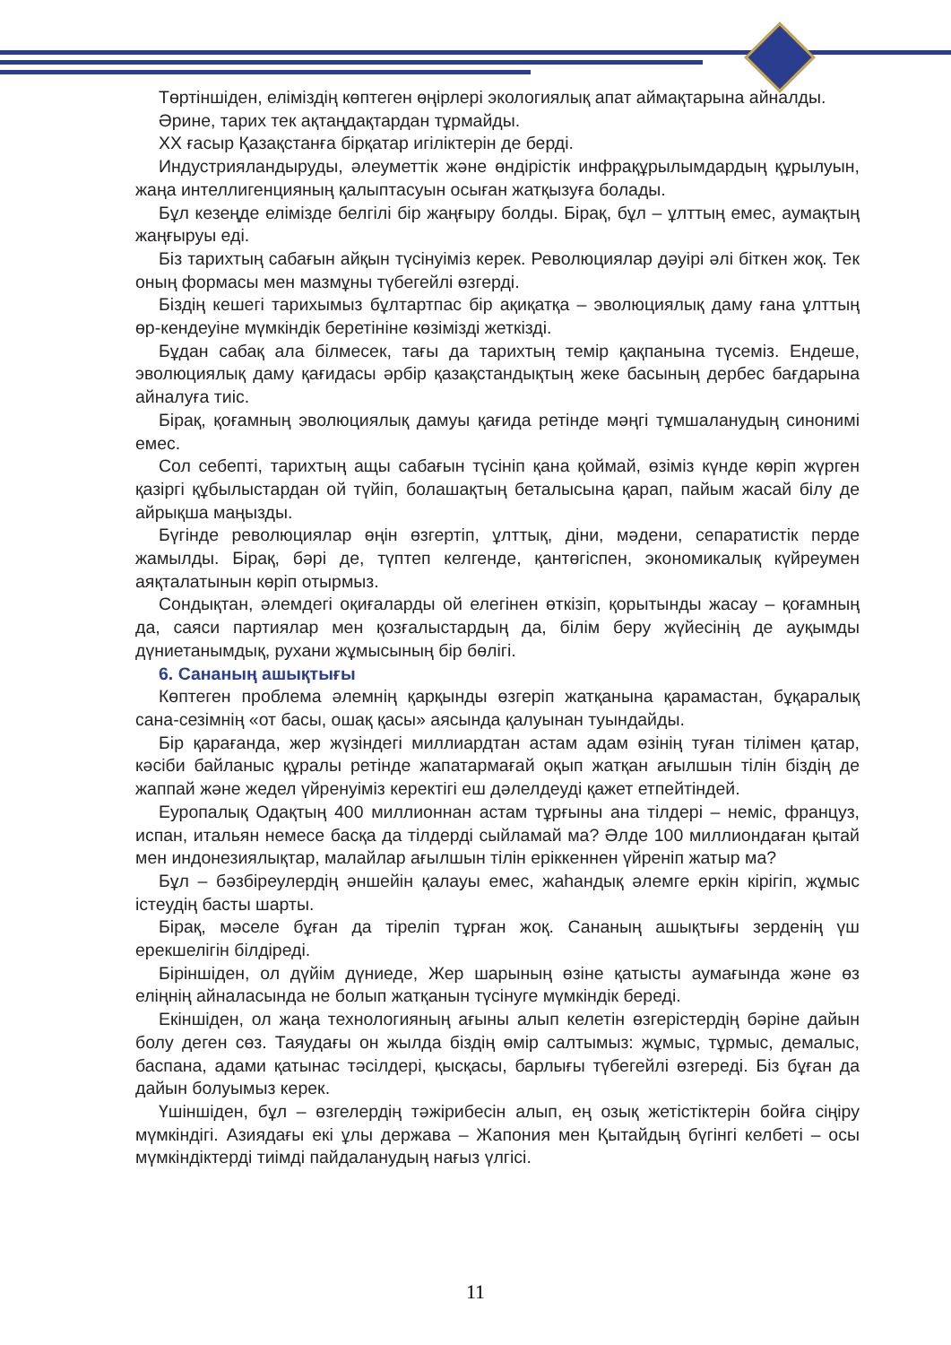Төртіншіден, еліміздің көптеген өңірлері экологиялық апат аймақтарына айналды.
Әрине, тарих тек ақтаңдақтардан тұрмайды.
XX ғасыр Қазақстанға бірқатар игіліктерін де берді.
Индустрияландыруды, әлеуметтік және өндірістік инфрақұрылымдардың құрылуын, жаңа интеллигенцияның қалыптасуын осыған жатқызуға болады.
Бұл кезеңде елімізде белгілі бір жаңғыру болды. Бірақ, бұл – ұлттың емес, аумақтың жаңғыруы еді.
Біз тарихтың сабағын айқын түсінуіміз керек. Революциялар дәуірі әлі біткен жоқ. Тек оның формасы мен мазмұны түбегейлі өзгерді.
Біздің кешегі тарихымыз бұлтартпас бір ақиқатқа – эволюциялық даму ғана ұлттың өр-кендеуіне мүмкіндік беретініне көзімізді жеткізді.
Бұдан сабақ ала білмесек, тағы да тарихтың темір қақпанына түсеміз. Ендеше, эволюциялық даму қағидасы әрбір қазақстандықтың жеке басының дербес бағдарына айналуға тиіс.
Бірақ, қоғамның эволюциялық дамуы қағида ретінде мәңгі тұмшаланудың синонимі емес.
Сол себепті, тарихтың ащы сабағын түсініп қана қоймай, өзіміз күнде көріп жүрген қазіргі құбылыстардан ой түйіп, болашақтың беталысына қарап, пайым жасай білу де айрықша маңызды.
Бүгінде революциялар өңін өзгертіп, ұлттық, діни, мәдени, сепаратистік перде жамылды. Бірақ, бәрі де, түптеп келгенде, қантөгіспен, экономикалық күйреумен аяқталатынын көріп отырмыз.
Сондықтан, әлемдегі оқиғаларды ой елегінен өткізіп, қорытынды жасау – қоғамның да, саяси партиялар мен қозғалыстардың да, білім беру жүйесінің де ауқымды дүниетанымдық, рухани жұмысының бір бөлігі.
6. Сананың ашықтығы
Көптеген проблема әлемнің қарқынды өзгеріп жатқанына қарамастан, бұқаралық сана-сезімнің «от басы, ошақ қасы» аясында қалуынан туындайды.
Бір қарағанда, жер жүзіндегі миллиардтан астам адам өзінің туған тілімен қатар, кәсіби байланыс құралы ретінде жапатармағай оқып жатқан ағылшын тілін біздің де жаппай және жедел үйренуіміз керектігі еш дәлелдеуді қажет етпейтіндей.
Еуропалық Одақтың 400 миллионнан астам тұрғыны ана тілдері – неміс, француз, испан, итальян немесе басқа да тілдерді сыйламай ма? Әлде 100 миллиондаған қытай мен индонезиялықтар, малайлар ағылшын тілін еріккеннен үйреніп жатыр ма?
Бұл – бәзбіреулердің әншейін қалауы емес, жаһандық әлемге еркін кірігіп, жұмыс істеудің басты шарты.
Бірақ, мәселе бұған да тіреліп тұрған жоқ. Сананың ашықтығы зерденің үш ерекшелігін білдіреді.
Біріншіден, ол дүйім дүниеде, Жер шарының өзіне қатысты аумағында және өз еліңнің айналасында не болып жатқанын түсінуге мүмкіндік береді.
Екіншіден, ол жаңа технологияның ағыны алып келетін өзгерістердің бәріне дайын болу деген сөз. Таяудағы он жылда біздің өмір салтымыз: жұмыс, тұрмыс, демалыс, баспана, адами қатынас тәсілдері, қысқасы, барлығы түбегейлі өзгереді. Біз бұған да дайын болуымыз керек.
Үшіншіден, бұл – өзгелердің тәжірибесін алып, ең озық жетістіктерін бойға сіңіру мүмкіндігі. Азиядағы екі ұлы держава – Жапония мен Қытайдың бүгінгі келбеті – осы мүмкіндіктерді тиімді пайдаланудың нағыз үлгісі.
11